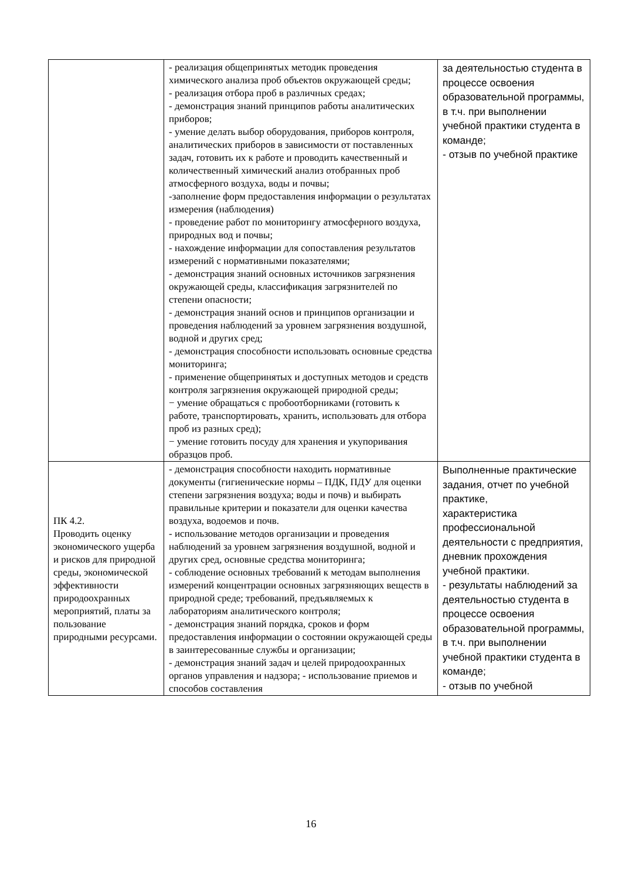| | - реализация общепринятых методик проведения химического анализа проб объектов окружающей среды; - реализация отбора проб в различных средах; - демонстрация знаний принципов работы аналитических приборов; - умение делать выбор оборудования, приборов контроля, аналитических приборов в зависимости от поставленных задач, готовить их к работе и проводить качественный и количественный химический анализ отобранных проб атмосферного воздуха, воды и почвы; -заполнение форм предоставления информации о результатах измерения (наблюдения) - проведение работ по мониторингу атмосферного воздуха, природных вод и почвы; - нахождение информации для сопоставления результатов измерений с нормативными показателями; - демонстрация знаний основных источников загрязнения окружающей среды, классификация загрязнителей по степени опасности; - демонстрация знаний основ и принципов организации и проведения наблюдений за уровнем загрязнения воздушной, водной и других сред; - демонстрация способности использовать основные средства мониторинга; - применение общепринятых и доступных методов и средств контроля загрязнения окружающей природной среды; − умение обращаться с пробоотборниками (готовить к работе, транспортировать, хранить, использовать для отбора проб из разных сред); − умение готовить посуду для хранения и укупоривания образцов проб. | за деятельностью студента в процессе освоения образовательной программы, в т.ч. при выполнении учебной практики студента в команде; - отзыв по учебной практике |
| ПК 4.2. Проводить оценку экономического ущерба и рисков для природной среды, экономической эффективности природоохранных мероприятий, платы за пользование природными ресурсами. | - демонстрация способности находить нормативные документы (гигиенические нормы – ПДК, ПДУ для оценки степени загрязнения воздуха; воды и почв) и выбирать правильные критерии и показатели для оценки качества воздуха, водоемов и почв. - использование методов организации и проведения наблюдений за уровнем загрязнения воздушной, водной и других сред, основные средства мониторинга; - соблюдение основных требований к методам выполнения измерений концентрации основных загрязняющих веществ в природной среде; требований, предъявляемых к лабораториям аналитического контроля; - демонстрация знаний порядка, сроков и форм предоставления информации о состоянии окружающей среды в заинтересованные службы и организации; - демонстрация знаний задач и целей природоохранных органов управления и надзора; - использование приемов и способов составления | Выполненные практические задания, отчет по учебной практике, характеристика профессиональной деятельности с предприятия, дневник прохождения учебной практики. - результаты наблюдений за деятельностью студента в процессе освоения образовательной программы, в т.ч. при выполнении учебной практики студента в команде; - отзыв по учебной |
16